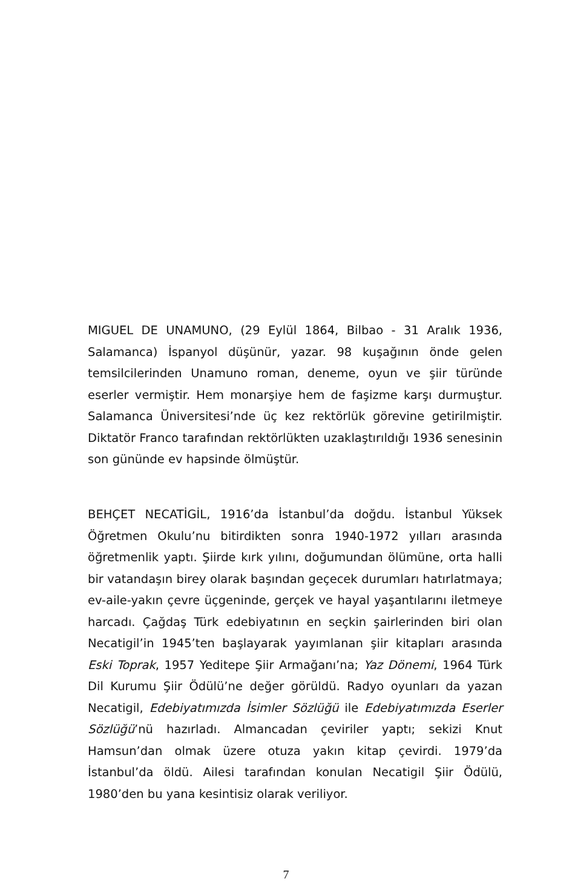MIGUEL DE UNAMUNO, (29 Eylül 1864, Bilbao - 31 Aralık 1936, Salamanca) İspanyol düşünür, yazar. 98 kuşağının önde gelen temsilcilerinden Unamuno roman, deneme, oyun ve şiir türünde eserler vermiştir. Hem monarşiye hem de faşizme karşı durmuştur. Salamanca Üniversitesi’nde üç kez rektörlük görevine getirilmiştir. Diktatör Franco tarafından rektörlükten uzaklaştırıldığı 1936 senesinin son gününde ev hapsinde ölmüştür.
BEHÇET NECATİGİL, 1916’da İstanbul’da doğdu. İstanbul Yüksek Öğretmen Okulu’nu bitirdikten sonra 1940-1972 yılları arasında öğretmenlik yaptı. Şiirde kırk yılını, doğumundan ölümüne, orta halli bir vatandaşın birey olarak başından geçecek durumları hatırlatmaya; ev-aile-yakın çevre üçgeninde, gerçek ve hayal yaşantılarını iletmeye harcadı. Çağdaş Türk edebiyatının en seçkin şairlerinden biri olan Necatigil’in 1945’ten başlayarak yayımlanan şiir kitapları arasında Eski Toprak, 1957 Yeditepe Şiir Armağanı’na; Yaz Dönemi, 1964 Türk Dil Kurumu Şiir Ödülü’ne değer görüldü. Radyo oyunları da yazan Necatigil, Edebiyatımızda İsimler Sözlüğü ile Edebiyatımızda Eserler Sözlüğü’nü hazırladı. Almancadan çeviriler yaptı; sekizi Knut Hamsun’dan olmak üzere otuza yakın kitap çevirdi. 1979’da İstanbul’da öldü. Ailesi tarafından konulan Necatigil Şiir Ödülü, 1980’den bu yana kesintisiz olarak veriliyor.
7